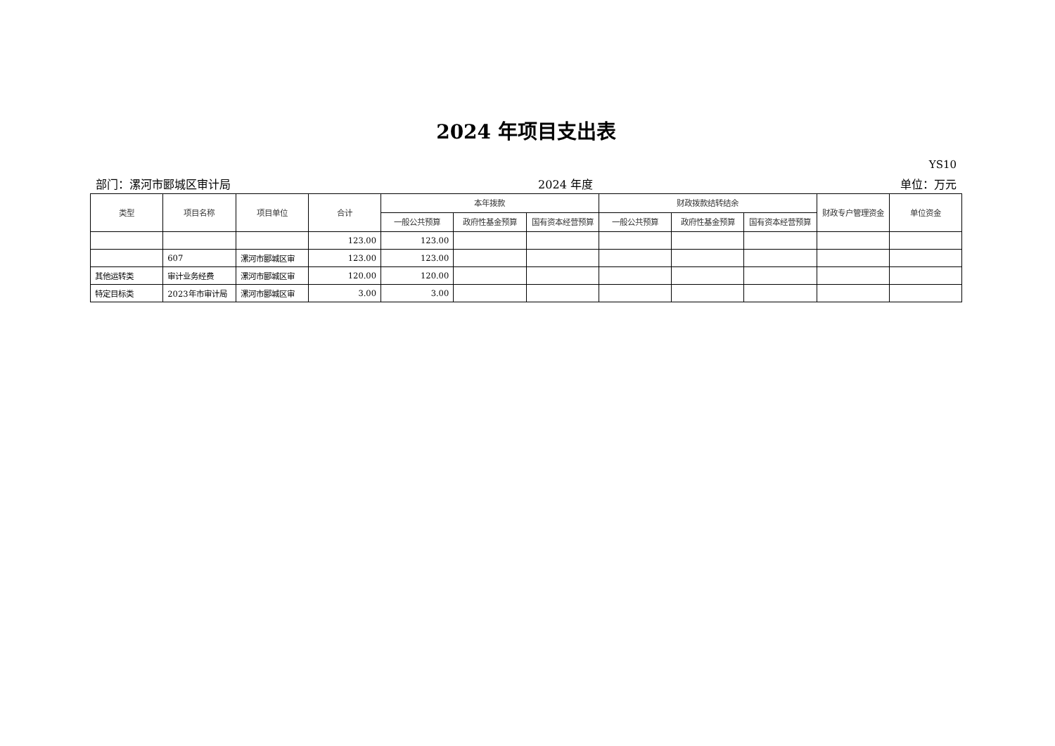2024 年项目支出表
YS10
部门：漯河市郾城区审计局 2024 年度 单位：万元
| 类型 | 项目名称 | 项目单位 | 合计 | 本年拨款 | | | 财政拨款结转结余 | | | 财政专户管理资金 | 单位资金 |
| --- | --- | --- | --- | --- | --- | --- | --- | --- | --- | --- | --- |
| | | | | 一般公共预算 | 政府性基金预算 | 国有资本经营预算 | 一般公共预算 | 政府性基金预算 | 国有资本经营预算 | | |
| | | | 123.00 | 123.00 | | | | | | | |
| | 607 | 漯河市郾城区审 | 123.00 | 123.00 | | | | | | | |
| 其他运转类 | 审计业务经费 | 漯河市郾城区审 | 120.00 | 120.00 | | | | | | | |
| 特定目标类 | 2023年市审计局 | 漯河市郾城区审 | 3.00 | 3.00 | | | | | | | |